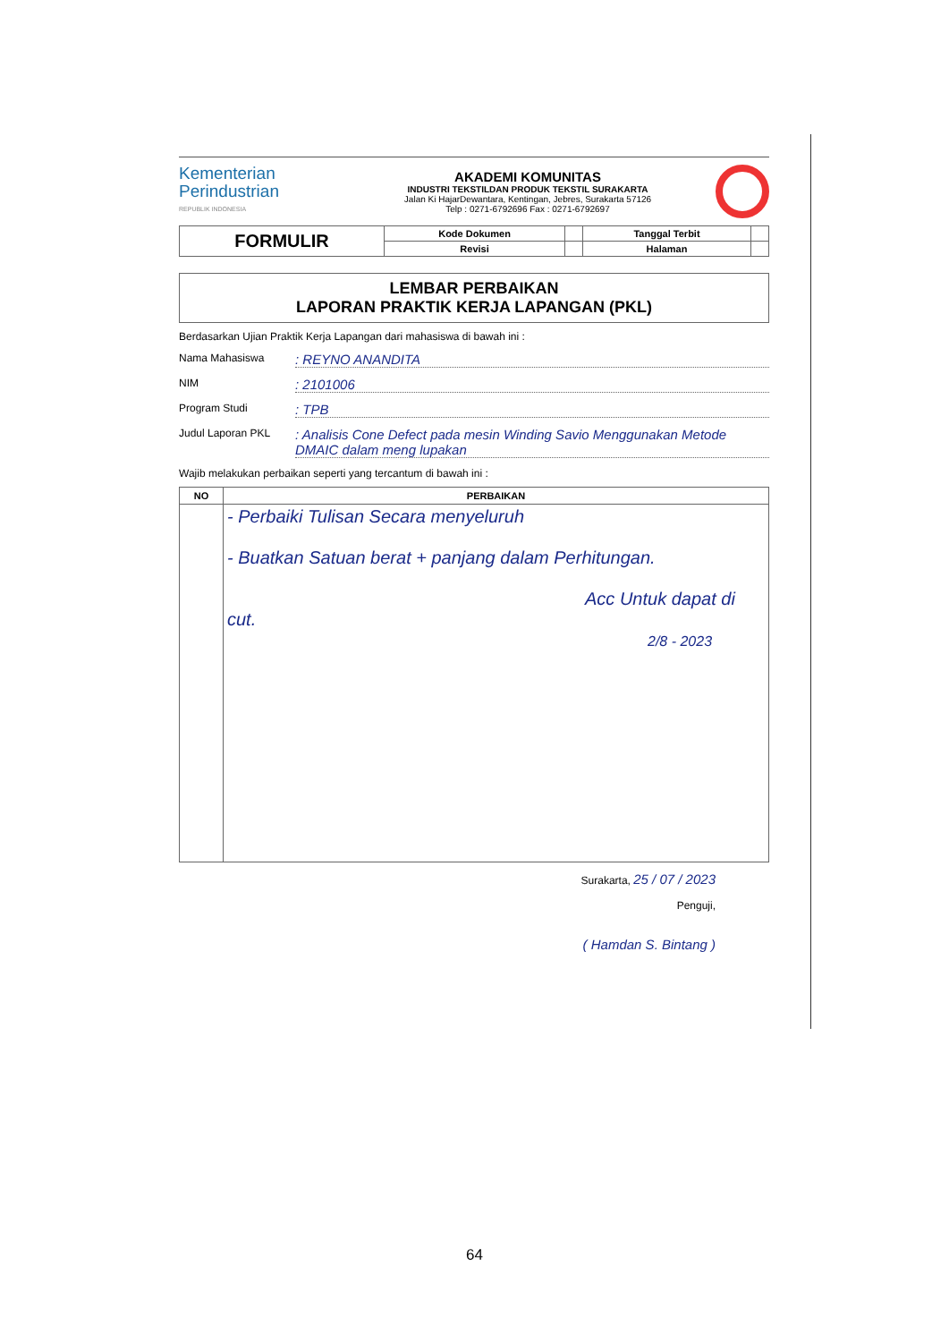Kementerian
Perindustrian
REPUBLIK INDONESIA
AKADEMI KOMUNITAS
INDUSTRI TEKSTILDAN PRODUK TEKSTIL SURAKARTA
Jalan Ki HajarDewantara, Kentingan, Jebres, Surakarta 57126
Telp : 0271-6792696 Fax : 0271-6792697
| FORMULIR | Kode Dokumen | | Tanggal Terbit | |
| | Revisi | | Halaman | |
LEMBAR PERBAIKAN
LAPORAN PRAKTIK KERJA LAPANGAN (PKL)
Berdasarkan Ujian Praktik Kerja Lapangan dari mahasiswa di bawah ini :
Nama Mahasiswa: REYNO ANANDITA
NIM: 2101006
Program Studi: TPB
Judul Laporan PKL: Analisis Cone Defect pada mesin Winding Savio Menggunakan Metode DMAIC dalam meng lupakan
Wajib melakukan perbaikan seperti yang tercantum di bawah ini :
| NO | PERBAIKAN |
| --- | --- |
| | - Perbaiki Tulisan Secara menyeluruh - Buatkan Satuan berat + panjang dalam Perhitungan. Acc Untuk dapat di cut. 2/8 - 2023 |
Surakarta, 25 / 07 / 2023
Penguji,
( Hamdan S. Bintang )
64